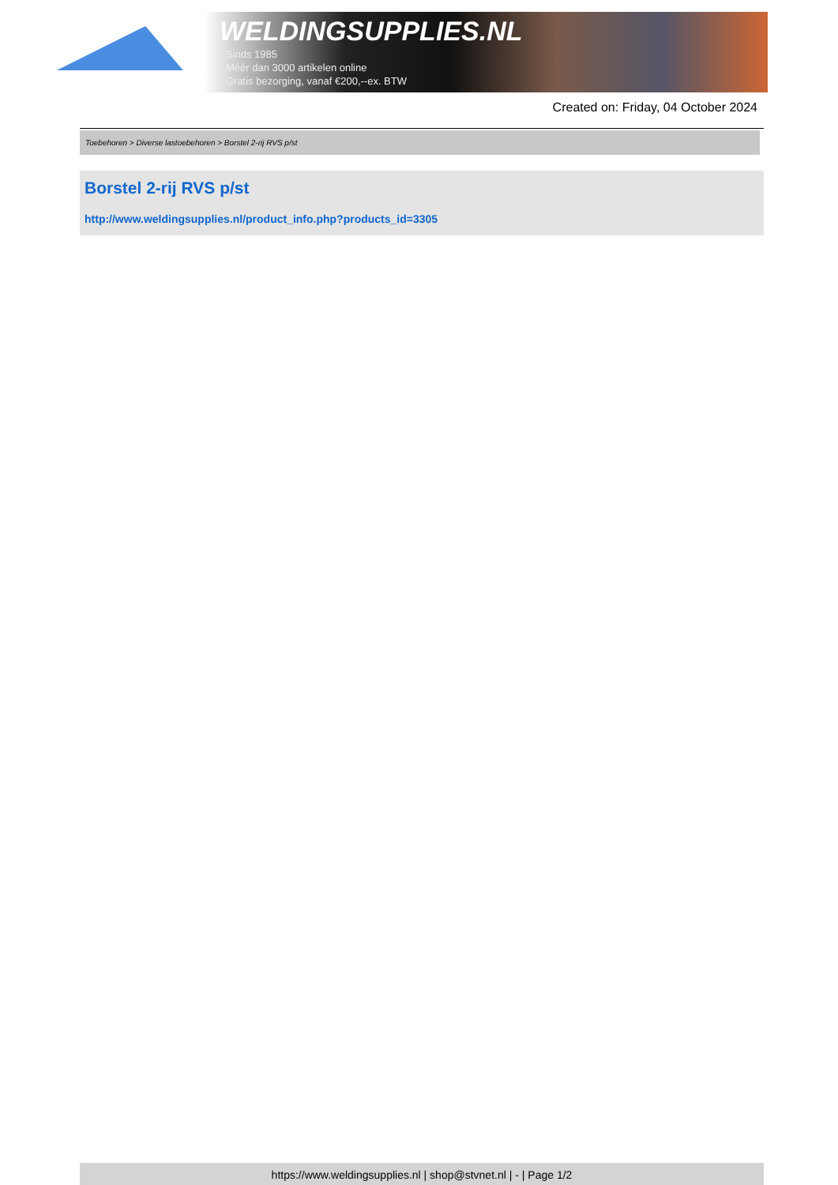WELDINGSUPPLIES.NL
- Sinds 1985
- Méér dan 3000 artikelen online
- Gratis bezorging, vanaf €200,--ex. BTW
Created on: Friday, 04 October 2024
Toebehoren > Diverse lastoebehoren > Borstel 2-rij RVS p/st
Borstel 2-rij RVS p/st
http://www.weldingsupplies.nl/product_info.php?products_id=3305
https://www.weldingsupplies.nl | shop@stvnet.nl | - | Page 1/2